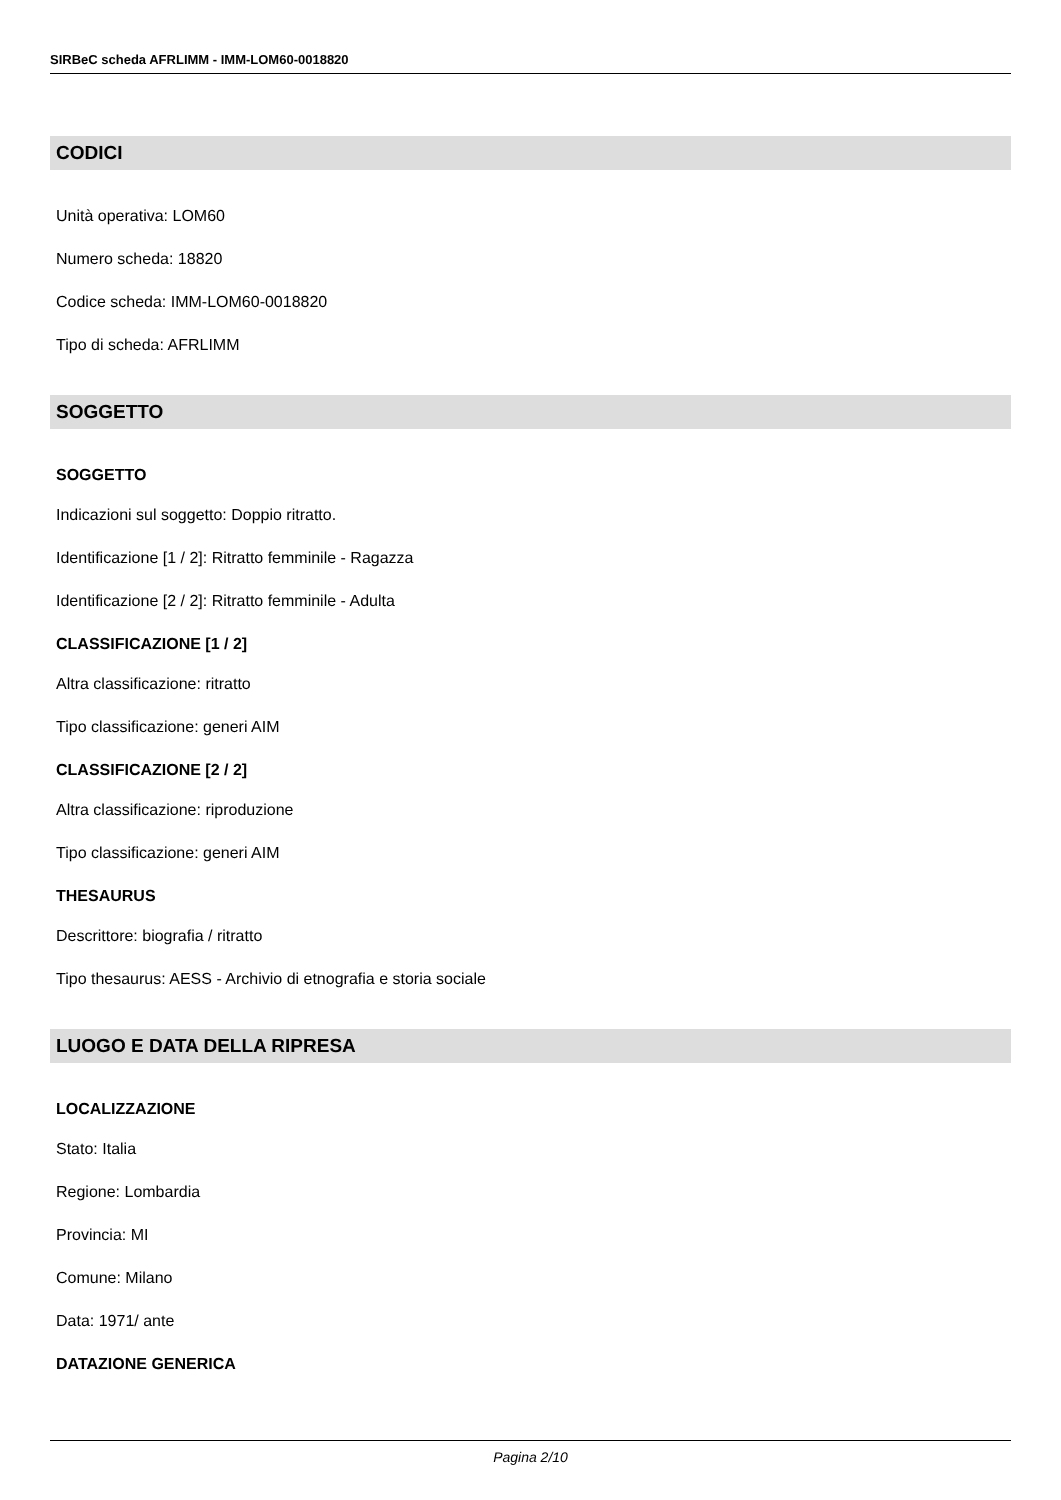SIRBeC scheda AFRLIMM - IMM-LOM60-0018820
CODICI
Unità operativa: LOM60
Numero scheda: 18820
Codice scheda: IMM-LOM60-0018820
Tipo di scheda: AFRLIMM
SOGGETTO
SOGGETTO
Indicazioni sul soggetto: Doppio ritratto.
Identificazione [1 / 2]: Ritratto femminile - Ragazza
Identificazione [2 / 2]: Ritratto femminile - Adulta
CLASSIFICAZIONE [1 / 2]
Altra classificazione: ritratto
Tipo classificazione: generi AIM
CLASSIFICAZIONE [2 / 2]
Altra classificazione: riproduzione
Tipo classificazione: generi AIM
THESAURUS
Descrittore: biografia / ritratto
Tipo thesaurus: AESS - Archivio di etnografia e storia sociale
LUOGO E DATA DELLA RIPRESA
LOCALIZZAZIONE
Stato: Italia
Regione: Lombardia
Provincia: MI
Comune: Milano
Data: 1971/ ante
DATAZIONE GENERICA
Pagina 2/10